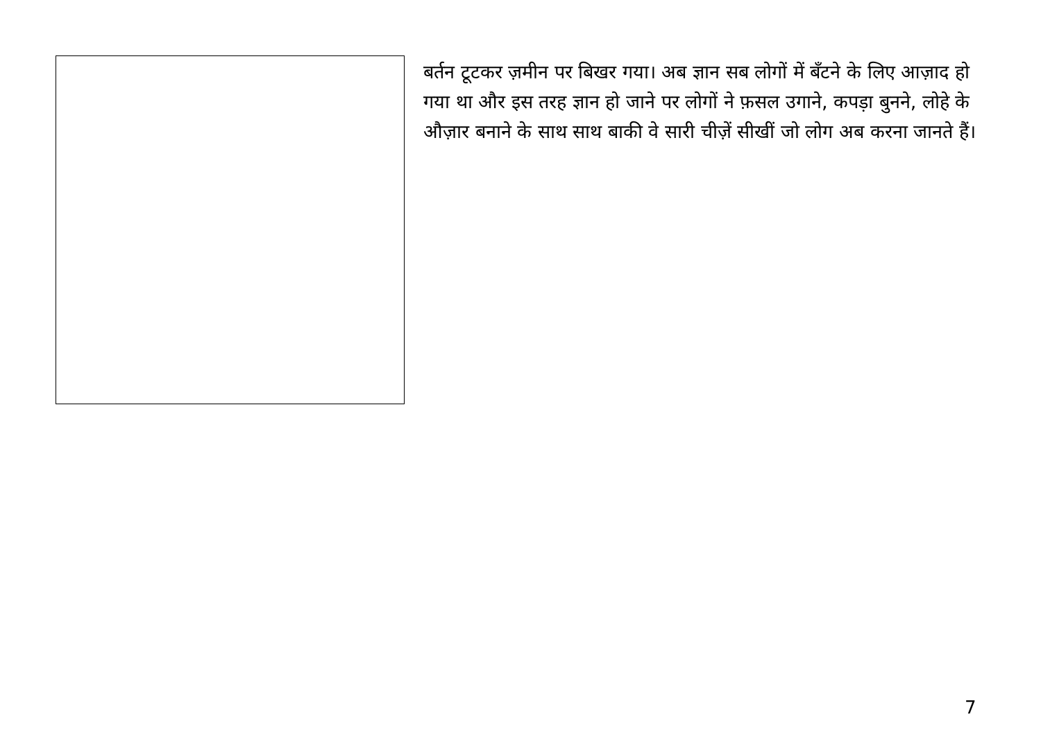बर्तन टूटकर ज़मीन पर बिखर गया। अब ज्ञान सब लोगों में बँटने के लिए आज़ाद हो गया था और इस तरह ज्ञान हो जाने पर लोगों ने फ़सल उगाने, कपड़ा बुनने, लोहे के औज़ार बनाने के साथ साथ बाकी वे सारी चीज़ें सीखीं जो लोग अब करना जानते हैं।
7